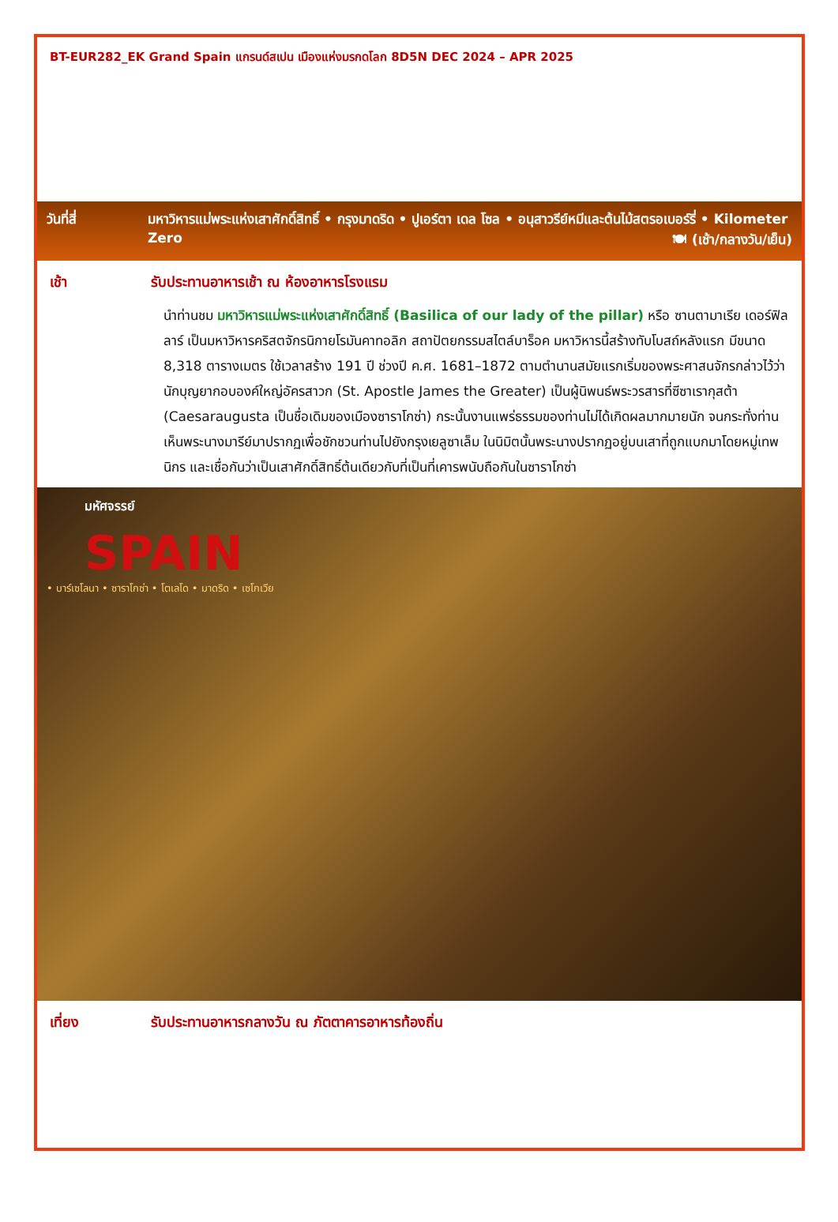BT-EUR282_EK Grand Spain แกรนด์สเปน เมืองแห่งมรกดโลก 8D5N DEC 2024 – APR 2025
วันที่สี่ มหาวิหารแม่พระแห่งเสาศักดิ์สิทธิ์ • กรุงมาดริด • ปูเอร์ตา เดล โซล • อนุสาวรีย์หมีและต้นไม้สตรอเบอร์รี่ • Kilometer Zero 🍽 (เช้า/กลางวัน/เย็น)
เช้า รับประทานอาหารเช้า ณ ห้องอาหารโรงแรม
นำท่านชม มหาวิหารแม่พระแห่งเสาศักดิ์สิทธิ์ (Basilica of our lady of the pillar) หรือ ซานตามาเรีย เดอร์ฟิลลาร์ เป็นมหาวิหารคริสตจักรนิกายโรมันคาทอลิก สถาปัตยกรรมสไตล์บาร็อค มหาวิหารนี้สร้างทับโบสถ์หลังแรก มีขนาด 8,318 ตารางเมตร ใช้เวลาสร้าง 191 ปี ช่วงปี ค.ศ. 1681–1872 ตามตำนานสมัยแรกเริ่มของพระศาสนจักรกล่าวไว้ว่า นักบุญยากอบองค์ใหญ่อัครสาวก (St. Apostle James the Greater) เป็นผู้นิพนธ์พระวรสารที่ซีซาเรากุสต้า (Caesaraugusta เป็นชื่อเดิมของเมืองซาราโกซ่า) กระนั้นงานแพร่ธรรมของท่านไม่ได้เกิดผลมากมายนัก จนกระทั่งท่านเห็นพระนางมารีย์มาปรากฏเพื่อชักชวนท่านไปยังกรุงเยลูซาเล็ม ในนิมิตนั้นพระนางปรากฏอยู่บนเสาที่ถูกแบกมาโดยหมู่เทพนิกร และเชื่อกันว่าเป็นเสาศักดิ์สิทธิ์ต้นเดียวกับที่เป็นที่เคารพนับถือกันในซาราโกซ่า
มหัศจรรย์
SPAIN
• บาร์เซโลนา • ซาราโกซ่า • โตเลโด • มาดริด • เซโกเวีย
เที่ยง รับประทานอาหารกลางวัน ณ ภัตตาคารอาหารท้องถิ่น